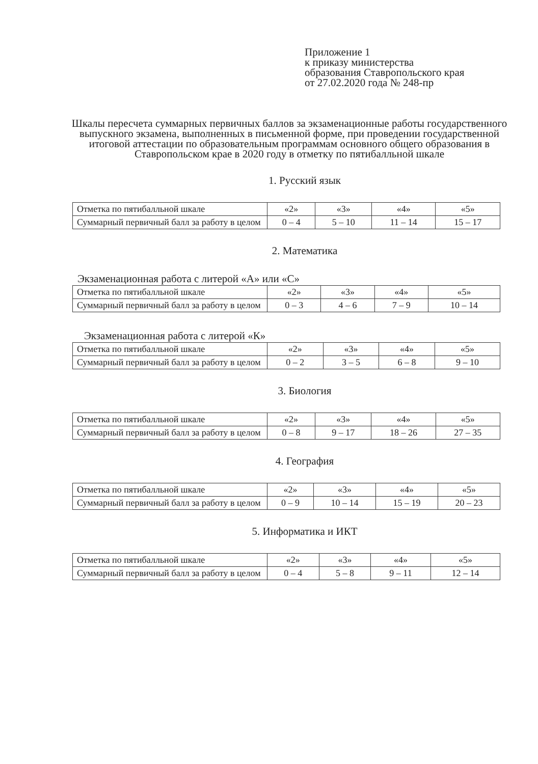Приложение 1
к приказу министерства
образования Ставропольского края
от 27.02.2020 года № 248-пр
Шкалы пересчета суммарных первичных баллов за экзаменационные работы государственного выпускного экзамена, выполненных в письменной форме, при проведении государственной итоговой аттестации по образовательным программам основного общего образования в Ставропольском крае в 2020 году в отметку по пятибалльной шкале
1. Русский язык
| Отметка по пятибалльной шкале | «2» | «3» | «4» | «5» |
| Суммарный первичный балл за работу в целом | 0 – 4 | 5 – 10 | 11 – 14 | 15 – 17 |
2. Математика
Экзаменационная работа с литерой «А» или «С»
| Отметка по пятибалльной шкале | «2» | «3» | «4» | «5» |
| Суммарный первичный балл за работу в целом | 0 – 3 | 4 – 6 | 7 – 9 | 10 – 14 |
Экзаменационная работа с литерой «К»
| Отметка по пятибалльной шкале | «2» | «3» | «4» | «5» |
| Суммарный первичный балл за работу в целом | 0 – 2 | 3 – 5 | 6 – 8 | 9 – 10 |
3. Биология
| Отметка по пятибалльной шкале | «2» | «3» | «4» | «5» |
| Суммарный первичный балл за работу в целом | 0 – 8 | 9 – 17 | 18 – 26 | 27 – 35 |
4. География
| Отметка по пятибалльной шкале | «2» | «3» | «4» | «5» |
| Суммарный первичный балл за работу в целом | 0 – 9 | 10 – 14 | 15 – 19 | 20 – 23 |
5. Информатика и ИКТ
| Отметка по пятибалльной шкале | «2» | «3» | «4» | «5» |
| Суммарный первичный балл за работу в целом | 0 – 4 | 5 – 8 | 9 – 11 | 12 – 14 |